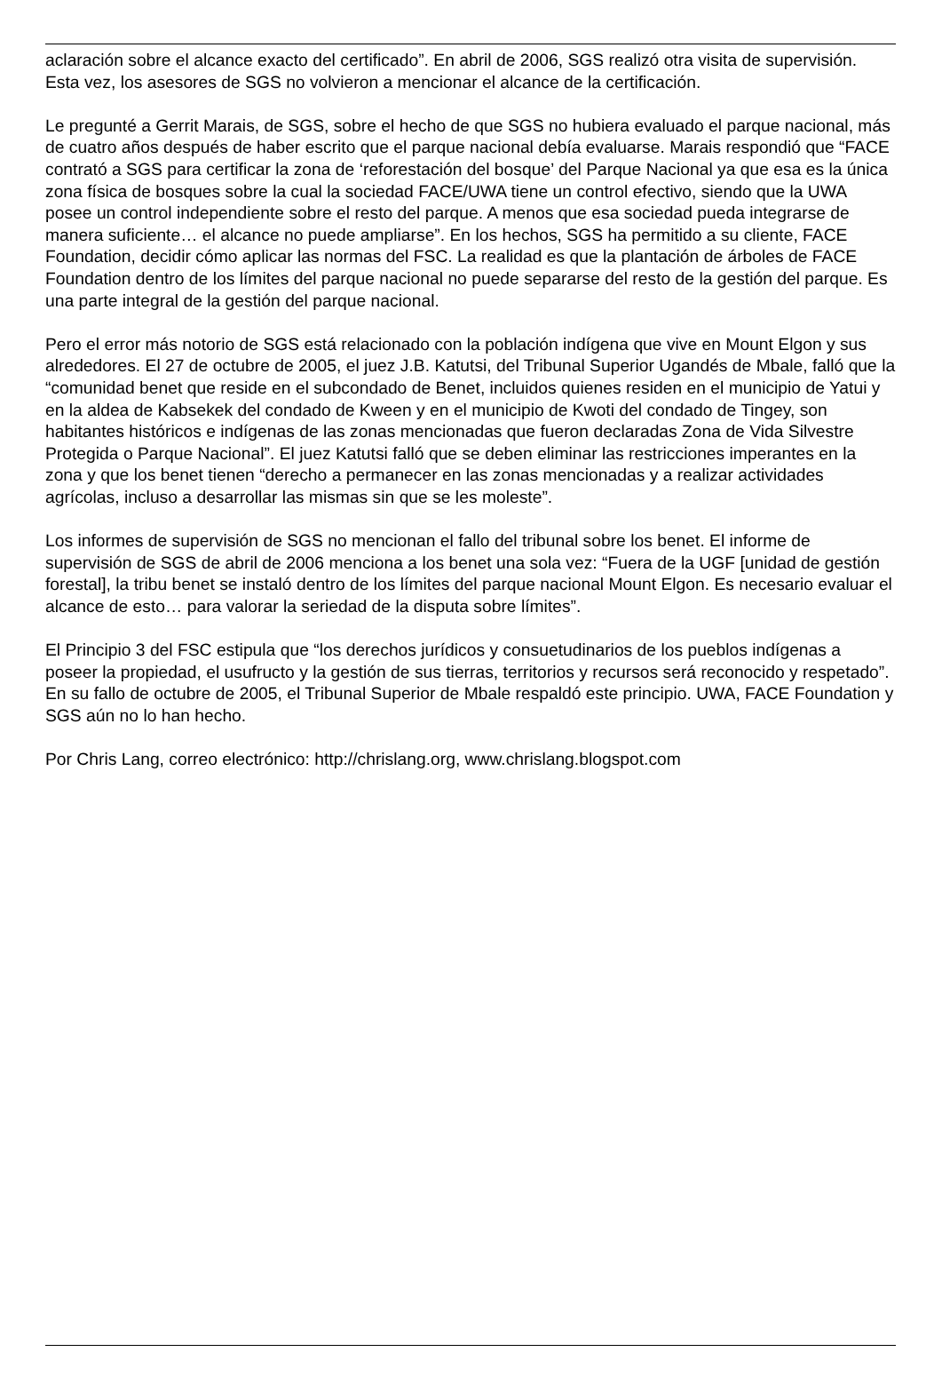aclaración sobre el alcance exacto del certificado”. En abril de 2006, SGS realizó otra visita de supervisión. Esta vez, los asesores de SGS no volvieron a mencionar el alcance de la certificación.
Le pregunté a Gerrit Marais, de SGS, sobre el hecho de que SGS no hubiera evaluado el parque nacional, más de cuatro años después de haber escrito que el parque nacional debía evaluarse. Marais respondió que “FACE contrató a SGS para certificar la zona de ‘reforestación del bosque’ del Parque Nacional ya que esa es la única zona física de bosques sobre la cual la sociedad FACE/UWA tiene un control efectivo, siendo que la UWA posee un control independiente sobre el resto del parque. A menos que esa sociedad pueda integrarse de manera suficiente… el alcance no puede ampliarse”. En los hechos, SGS ha permitido a su cliente, FACE Foundation, decidir cómo aplicar las normas del FSC. La realidad es que la plantación de árboles de FACE Foundation dentro de los límites del parque nacional no puede separarse del resto de la gestión del parque. Es una parte integral de la gestión del parque nacional.
Pero el error más notorio de SGS está relacionado con la población indígena que vive en Mount Elgon y sus alrededores. El 27 de octubre de 2005, el juez J.B. Katutsi, del Tribunal Superior Ugandés de Mbale, falló que la “comunidad benet que reside en el subcondado de Benet, incluidos quienes residen en el municipio de Yatui y en la aldea de Kabsekek del condado de Kween y en el municipio de Kwoti del condado de Tingey, son habitantes históricos e indígenas de las zonas mencionadas que fueron declaradas Zona de Vida Silvestre Protegida o Parque Nacional”. El juez Katutsi falló que se deben eliminar las restricciones imperantes en la zona y que los benet tienen “derecho a permanecer en las zonas mencionadas y a realizar actividades agrícolas, incluso a desarrollar las mismas sin que se les moleste”.
Los informes de supervisión de SGS no mencionan el fallo del tribunal sobre los benet. El informe de supervisión de SGS de abril de 2006 menciona a los benet una sola vez: “Fuera de la UGF [unidad de gestión forestal], la tribu benet se instaló dentro de los límites del parque nacional Mount Elgon. Es necesario evaluar el alcance de esto… para valorar la seriedad de la disputa sobre límites”.
El Principio 3 del FSC estipula que “los derechos jurídicos y consuetudinarios de los pueblos indígenas a poseer la propiedad, el usufructo y la gestión de sus tierras, territorios y recursos será reconocido y respetado”. En su fallo de octubre de 2005, el Tribunal Superior de Mbale respaldó este principio. UWA, FACE Foundation y SGS aún no lo han hecho.
Por Chris Lang, correo electrónico: http://chrislang.org, www.chrislang.blogspot.com